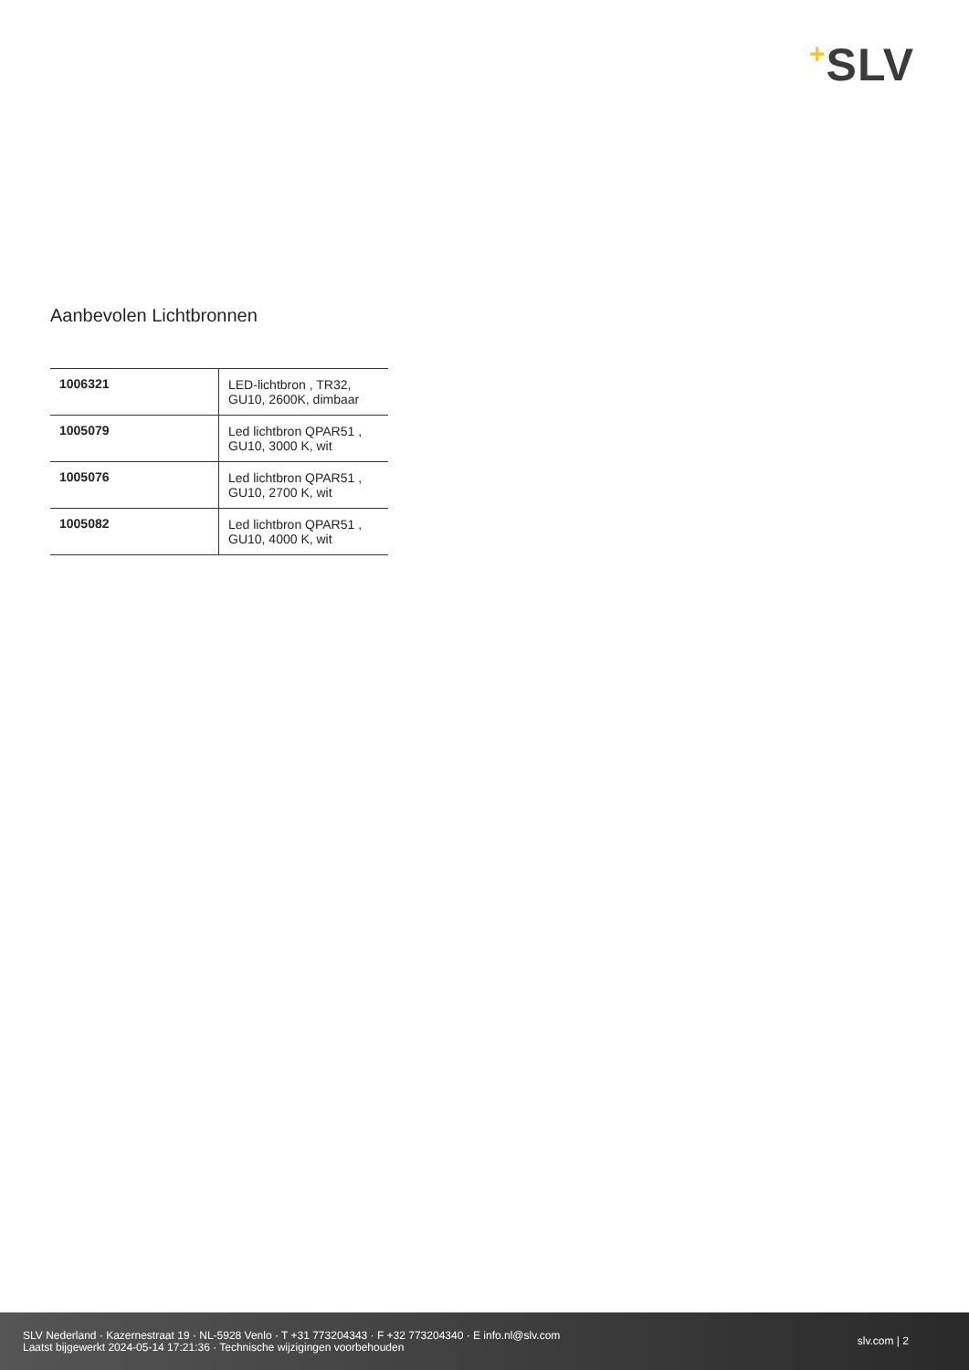+SLV
Aanbevolen Lichtbronnen
| 1006321 | LED-lichtbron , TR32, GU10, 2600K, dimbaar |
| 1005079 | Led lichtbron QPAR51 , GU10, 3000 K, wit |
| 1005076 | Led lichtbron QPAR51 , GU10, 2700 K, wit |
| 1005082 | Led lichtbron QPAR51 , GU10, 4000 K, wit |
SLV Nederland · Kazernestraat 19 · NL-5928 Venlo · T +31 773204343 · F +32 773204340 · E info.nl@slv.com
Laatst bijgewerkt 2024-05-14 17:21:36 · Technische wijzigingen voorbehouden
slv.com | 2